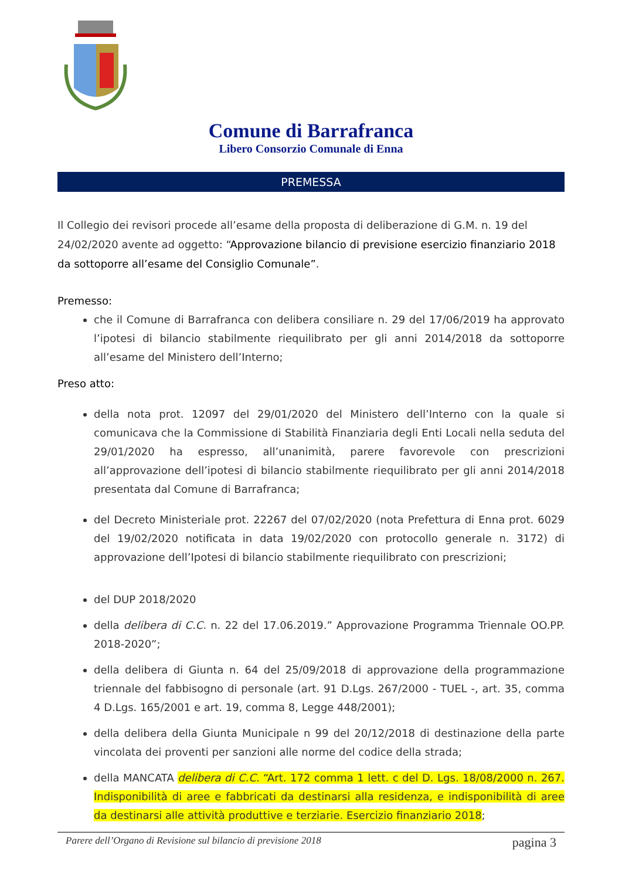Comune di Barrafranca
Libero Consorzio Comunale di Enna
PREMESSA
Il Collegio dei revisori procede all’esame della proposta di deliberazione di G.M. n. 19 del 24/02/2020 avente ad oggetto: “Approvazione bilancio di previsione esercizio finanziario 2018 da sottoporre all’esame del Consiglio Comunale”.
Premesso:
che il Comune di Barrafranca con delibera consiliare n. 29 del 17/06/2019 ha approvato l’ipotesi di bilancio stabilmente riequilibrato per gli anni 2014/2018 da sottoporre all’esame del Ministero dell’Interno;
Preso atto:
della nota prot. 12097 del 29/01/2020 del Ministero dell’Interno con la quale si comunicava che la Commissione di Stabilità Finanziaria degli Enti Locali nella seduta del 29/01/2020 ha espresso, all’unanimità, parere favorevole con prescrizioni all’approvazione dell’ipotesi di bilancio stabilmente riequilibrato per gli anni 2014/2018 presentata dal Comune di Barrafranca;
del Decreto Ministeriale prot. 22267 del 07/02/2020 (nota Prefettura di Enna prot. 6029 del 19/02/2020 notificata in data 19/02/2020 con protocollo generale n. 3172) di approvazione dell’Ipotesi di bilancio stabilmente riequilibrato con prescrizioni;
del DUP 2018/2020
della delibera di C.C. n. 22 del 17.06.2019.” Approvazione Programma Triennale OO.PP. 2018-2020”;
della delibera di Giunta n. 64 del 25/09/2018 di approvazione della programmazione triennale del fabbisogno di personale (art. 91 D.Lgs. 267/2000 - TUEL -, art. 35, comma 4 D.Lgs. 165/2001 e art. 19, comma 8, Legge 448/2001);
della delibera della Giunta Municipale n 99 del 20/12/2018 di destinazione della parte vincolata dei proventi per sanzioni alle norme del codice della strada;
della MANCATA delibera di C.C. “Art. 172 comma 1 lett. c del D. Lgs. 18/08/2000 n. 267. Indisponibilità di aree e fabbricati da destinarsi alla residenza, e indisponibilità di aree da destinarsi alle attività produttive e terziarie. Esercizio finanziario 2018;
Parere dell’Organo di Revisione sul bilancio di previsione 2018 pagina 3